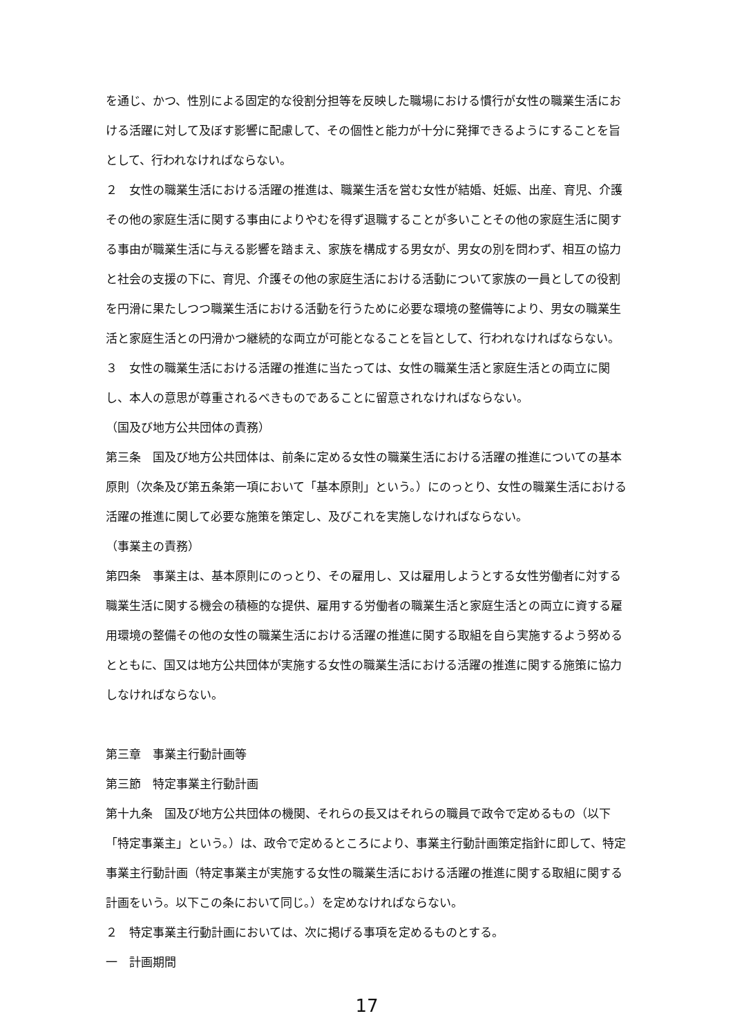を通じ、かつ、性別による固定的な役割分担等を反映した職場における慣行が女性の職業生活における活躍に対して及ぼす影響に配慮して、その個性と能力が十分に発揮できるようにすることを旨として、行われなければならない。
２　女性の職業生活における活躍の推進は、職業生活を営む女性が結婚、妊娠、出産、育児、介護その他の家庭生活に関する事由によりやむを得ず退職することが多いことその他の家庭生活に関する事由が職業生活に与える影響を踏まえ、家族を構成する男女が、男女の別を問わず、相互の協力と社会の支援の下に、育児、介護その他の家庭生活における活動について家族の一員としての役割を円滑に果たしつつ職業生活における活動を行うために必要な環境の整備等により、男女の職業生活と家庭生活との円滑かつ継続的な両立が可能となることを旨として、行われなければならない。
３　女性の職業生活における活躍の推進に当たっては、女性の職業生活と家庭生活との両立に関し、本人の意思が尊重されるべきものであることに留意されなければならない。
（国及び地方公共団体の責務）
第三条　国及び地方公共団体は、前条に定める女性の職業生活における活躍の推進についての基本原則（次条及び第五条第一項において「基本原則」という。）にのっとり、女性の職業生活における活躍の推進に関して必要な施策を策定し、及びこれを実施しなければならない。
（事業主の責務）
第四条　事業主は、基本原則にのっとり、その雇用し、又は雇用しようとする女性労働者に対する職業生活に関する機会の積極的な提供、雇用する労働者の職業生活と家庭生活との両立に資する雇用環境の整備その他の女性の職業生活における活躍の推進に関する取組を自ら実施するよう努めるとともに、国又は地方公共団体が実施する女性の職業生活における活躍の推進に関する施策に協力しなければならない。
第三章　事業主行動計画等
第三節　特定事業主行動計画
第十九条　国及び地方公共団体の機関、それらの長又はそれらの職員で政令で定めるもの（以下「特定事業主」という。）は、政令で定めるところにより、事業主行動計画策定指針に即して、特定事業主行動計画（特定事業主が実施する女性の職業生活における活躍の推進に関する取組に関する計画をいう。以下この条において同じ。）を定めなければならない。
２　特定事業主行動計画においては、次に掲げる事項を定めるものとする。
一　計画期間
17